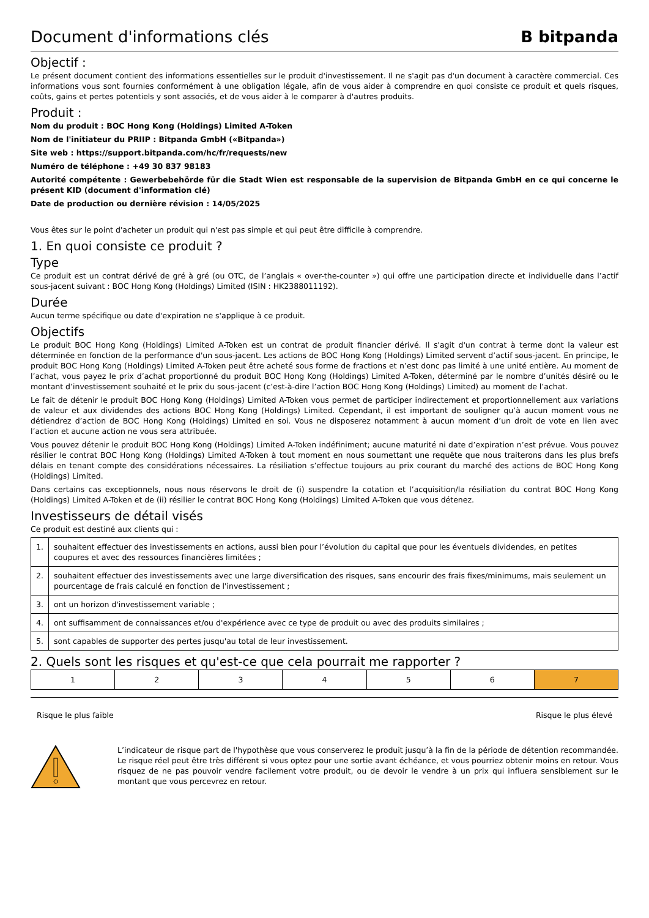Document d'informations clés B bitpanda
Objectif :
Le présent document contient des informations essentielles sur le produit d'investissement. Il ne s'agit pas d'un document à caractère commercial. Ces informations vous sont fournies conformément à une obligation légale, afin de vous aider à comprendre en quoi consiste ce produit et quels risques, coûts, gains et pertes potentiels y sont associés, et de vous aider à le comparer à d'autres produits.
Produit :
Nom du produit : BOC Hong Kong (Holdings) Limited A-Token
Nom de l'initiateur du PRIIP : Bitpanda GmbH («Bitpanda»)
Site web : https://support.bitpanda.com/hc/fr/requests/new
Numéro de téléphone : +49 30 837 98183
Autorité compétente : Gewerbebehörde für die Stadt Wien est responsable de la supervision de Bitpanda GmbH en ce qui concerne le présent KID (document d'information clé)
Date de production ou dernière révision : 14/05/2025
Vous êtes sur le point d'acheter un produit qui n'est pas simple et qui peut être difficile à comprendre.
1. En quoi consiste ce produit ?
Type
Ce produit est un contrat dérivé de gré à gré (ou OTC, de l’anglais « over-the-counter ») qui offre une participation directe et individuelle dans l’actif sous-jacent suivant : BOC Hong Kong (Holdings) Limited (ISIN : HK2388011192).
Durée
Aucun terme spécifique ou date d'expiration ne s'applique à ce produit.
Objectifs
Le produit BOC Hong Kong (Holdings) Limited A-Token est un contrat de produit financier dérivé. Il s'agit d'un contrat à terme dont la valeur est déterminée en fonction de la performance d'un sous-jacent. Les actions de BOC Hong Kong (Holdings) Limited servent d’actif sous-jacent. En principe, le produit BOC Hong Kong (Holdings) Limited A-Token peut être acheté sous forme de fractions et n’est donc pas limité à une unité entière. Au moment de l’achat, vous payez le prix d’achat proportionné du produit BOC Hong Kong (Holdings) Limited A-Token, déterminé par le nombre d’unités désiré ou le montant d’investissement souhaité et le prix du sous-jacent (c’est-à-dire l’action BOC Hong Kong (Holdings) Limited) au moment de l’achat.
Le fait de détenir le produit BOC Hong Kong (Holdings) Limited A-Token vous permet de participer indirectement et proportionnellement aux variations de valeur et aux dividendes des actions BOC Hong Kong (Holdings) Limited. Cependant, il est important de souligner qu’à aucun moment vous ne détiendrez d’action de BOC Hong Kong (Holdings) Limited en soi. Vous ne disposerez notamment à aucun moment d’un droit de vote en lien avec l’action et aucune action ne vous sera attribuée.
Vous pouvez détenir le produit BOC Hong Kong (Holdings) Limited A-Token indéfiniment; aucune maturité ni date d’expiration n’est prévue. Vous pouvez résilier le contrat BOC Hong Kong (Holdings) Limited A-Token à tout moment en nous soumettant une requête que nous traiterons dans les plus brefs délais en tenant compte des considérations nécessaires. La résiliation s’effectue toujours au prix courant du marché des actions de BOC Hong Kong (Holdings) Limited.
Dans certains cas exceptionnels, nous nous réservons le droit de (i) suspendre la cotation et l’acquisition/la résiliation du contrat BOC Hong Kong (Holdings) Limited A-Token et de (ii) résilier le contrat BOC Hong Kong (Holdings) Limited A-Token que vous détenez.
Investisseurs de détail visés
Ce produit est destiné aux clients qui :
| 1. | souhaitent effectuer des investissements en actions, aussi bien pour l’évolution du capital que pour les éventuels dividendes, en petites coupures et avec des ressources financières limitées ; |
| 2. | souhaitent effectuer des investissements avec une large diversification des risques, sans encourir des frais fixes/minimums, mais seulement un pourcentage de frais calculé en fonction de l'investissement ; |
| 3. | ont un horizon d'investissement variable ; |
| 4. | ont suffisamment de connaissances et/ou d'expérience avec ce type de produit ou avec des produits similaires ; |
| 5. | sont capables de supporter des pertes jusqu'au total de leur investissement. |
2. Quels sont les risques et qu'est-ce que cela pourrait me rapporter ?
| 1 | 2 | 3 | 4 | 5 | 6 | 7 |
Risque le plus faible Risque le plus élevé
L’indicateur de risque part de l'hypothèse que vous conserverez le produit jusqu’à la fin de la période de détention recommandée. Le risque réel peut être très différent si vous optez pour une sortie avant échéance, et vous pourriez obtenir moins en retour. Vous risquez de ne pas pouvoir vendre facilement votre produit, ou de devoir le vendre à un prix qui influera sensiblement sur le montant que vous percevrez en retour.